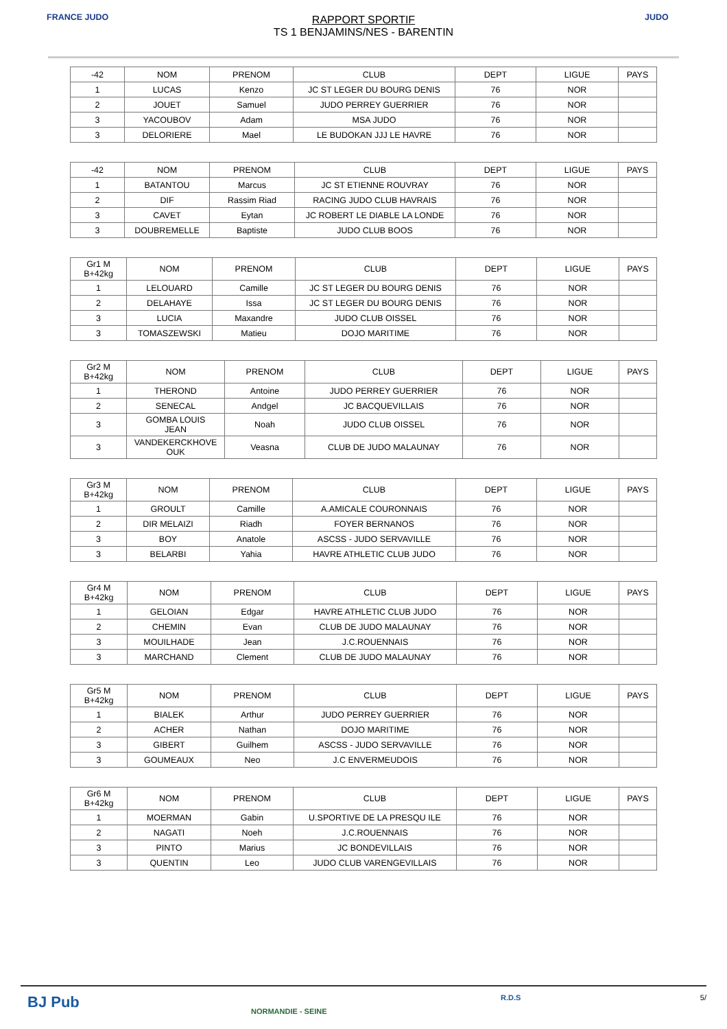FRANCE JUDO JUDO
RAPPORT SPORTIF
TS 1 BENJAMINS/NES - BARENTIN
| -42 | NOM | PRENOM | CLUB | DEPT | LIGUE | PAYS |
| --- | --- | --- | --- | --- | --- | --- |
| 1 | LUCAS | Kenzo | JC ST LEGER DU BOURG DENIS | 76 | NOR | |
| 2 | JOUET | Samuel | JUDO PERREY GUERRIER | 76 | NOR | |
| 3 | YACOUBOV | Adam | MSA JUDO | 76 | NOR | |
| 3 | DELORIERE | Mael | LE BUDOKAN JJJ LE HAVRE | 76 | NOR | |
| -42 | NOM | PRENOM | CLUB | DEPT | LIGUE | PAYS |
| --- | --- | --- | --- | --- | --- | --- |
| 1 | BATANTOU | Marcus | JC ST ETIENNE ROUVRAY | 76 | NOR | |
| 2 | DIF | Rassim Riad | RACING JUDO CLUB HAVRAIS | 76 | NOR | |
| 3 | CAVET | Eytan | JC ROBERT LE DIABLE LA LONDE | 76 | NOR | |
| 3 | DOUBREMELLE | Baptiste | JUDO CLUB BOOS | 76 | NOR | |
| Gr1 M B+42kg | NOM | PRENOM | CLUB | DEPT | LIGUE | PAYS |
| --- | --- | --- | --- | --- | --- | --- |
| 1 | LELOUARD | Camille | JC ST LEGER DU BOURG DENIS | 76 | NOR | |
| 2 | DELAHAYE | Issa | JC ST LEGER DU BOURG DENIS | 76 | NOR | |
| 3 | LUCIA | Maxandre | JUDO CLUB OISSEL | 76 | NOR | |
| 3 | TOMASZEWSKI | Matieu | DOJO MARITIME | 76 | NOR | |
| Gr2 M B+42kg | NOM | PRENOM | CLUB | DEPT | LIGUE | PAYS |
| --- | --- | --- | --- | --- | --- | --- |
| 1 | THEROND | Antoine | JUDO PERREY GUERRIER | 76 | NOR | |
| 2 | SENECAL | Andgel | JC BACQUEVILLAIS | 76 | NOR | |
| 3 | GOMBA LOUIS JEAN | Noah | JUDO CLUB OISSEL | 76 | NOR | |
| 3 | VANDEKERCKHOVE OUK | Veasna | CLUB DE JUDO MALAUNAY | 76 | NOR | |
| Gr3 M B+42kg | NOM | PRENOM | CLUB | DEPT | LIGUE | PAYS |
| --- | --- | --- | --- | --- | --- | --- |
| 1 | GROULT | Camille | A.AMICALE COURONNAIS | 76 | NOR | |
| 2 | DIR MELAIZI | Riadh | FOYER BERNANOS | 76 | NOR | |
| 3 | BOY | Anatole | ASCSS - JUDO SERVAVILLE | 76 | NOR | |
| 3 | BELARBI | Yahia | HAVRE ATHLETIC CLUB JUDO | 76 | NOR | |
| Gr4 M B+42kg | NOM | PRENOM | CLUB | DEPT | LIGUE | PAYS |
| --- | --- | --- | --- | --- | --- | --- |
| 1 | GELOIAN | Edgar | HAVRE ATHLETIC CLUB JUDO | 76 | NOR | |
| 2 | CHEMIN | Evan | CLUB DE JUDO MALAUNAY | 76 | NOR | |
| 3 | MOUILHADE | Jean | J.C.ROUENNAIS | 76 | NOR | |
| 3 | MARCHAND | Clement | CLUB DE JUDO MALAUNAY | 76 | NOR | |
| Gr5 M B+42kg | NOM | PRENOM | CLUB | DEPT | LIGUE | PAYS |
| --- | --- | --- | --- | --- | --- | --- |
| 1 | BIALEK | Arthur | JUDO PERREY GUERRIER | 76 | NOR | |
| 2 | ACHER | Nathan | DOJO MARITIME | 76 | NOR | |
| 3 | GIBERT | Guilhem | ASCSS - JUDO SERVAVILLE | 76 | NOR | |
| 3 | GOUMEAUX | Neo | J.C ENVERMEUDOIS | 76 | NOR | |
| Gr6 M B+42kg | NOM | PRENOM | CLUB | DEPT | LIGUE | PAYS |
| --- | --- | --- | --- | --- | --- | --- |
| 1 | MOERMAN | Gabin | U.SPORTIVE DE LA PRESQU ILE | 76 | NOR | |
| 2 | NAGATI | Noeh | J.C.ROUENNAIS | 76 | NOR | |
| 3 | PINTO | Marius | JC BONDEVILLAIS | 76 | NOR | |
| 3 | QUENTIN | Leo | JUDO CLUB VARENGEVILLAIS | 76 | NOR | |
BJ Pub
NORMANDIE - SEINE
R.D.S 5/